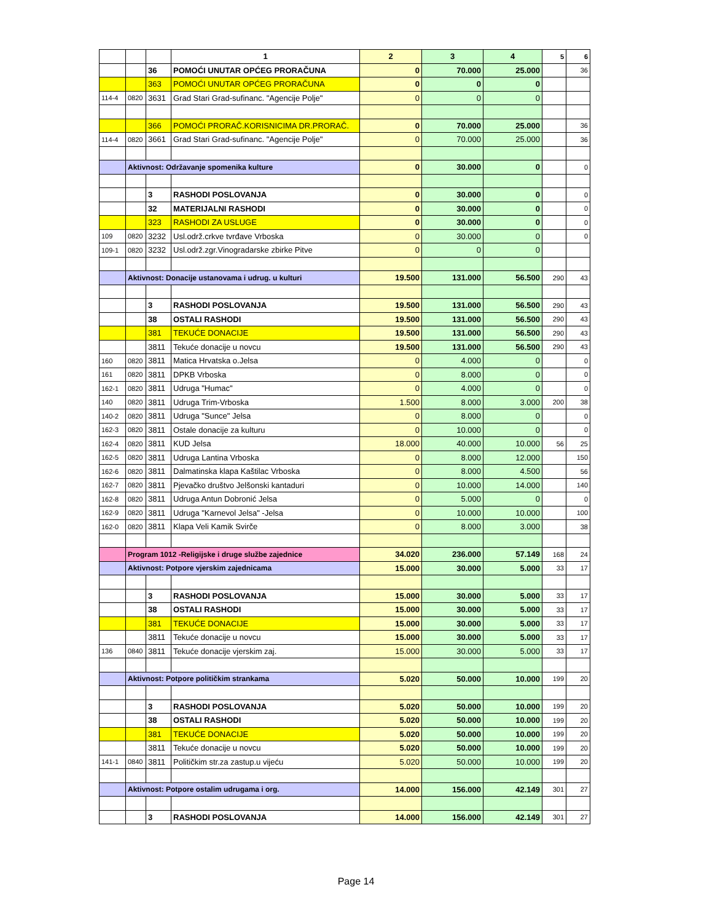| | | | 1 | 2 | 3 | 4 | 5 | 6 |
| | | 36 | POMOĆI UNUTAR OPĆEG PRORAČUNA | 0 | 70.000 | 25.000 | | 36 |
| | | 363 | POMOĆI UNUTAR OPĆEG PRORAČUNA | 0 | 0 | 0 | | |
| 114-4 | 0820 | 3631 | Grad Stari Grad-sufinanc. "Agencije Polje" | 0 | 0 | 0 | | |
| | | 366 | POMOĆI PRORAČ.KORISNICIMA DR.PRORAČ. | 0 | 70.000 | 25.000 | | 36 |
| 114-4 | 0820 | 3661 | Grad Stari Grad-sufinanc. "Agencije Polje" | 0 | 70.000 | 25.000 | | 36 |
| | Aktivnost: Održavanje spomenika kulture | | | 0 | 30.000 | 0 | | 0 |
| | | 3 | RASHODI POSLOVANJA | 0 | 30.000 | 0 | | 0 |
| | | 32 | MATERIJALNI RASHODI | 0 | 30.000 | 0 | | 0 |
| | | 323 | RASHODI ZA USLUGE | 0 | 30.000 | 0 | | 0 |
| 109 | 0820 | 3232 | Usl.održ.crkve tvrđave Vrboska | 0 | 30.000 | 0 | | 0 |
| 109-1 | 0820 | 3232 | Usl.održ.zgr.Vinogradarske zbirke Pitve | 0 | 0 | 0 | | |
| | Aktivnost: Donacije ustanovama i udrug. u kulturi | | | 19.500 | 131.000 | 56.500 | 290 | 43 |
| | | 3 | RASHODI POSLOVANJA | 19.500 | 131.000 | 56.500 | 290 | 43 |
| | | 38 | OSTALI RASHODI | 19.500 | 131.000 | 56.500 | 290 | 43 |
| | | 381 | TEKUĆE DONACIJE | 19.500 | 131.000 | 56.500 | 290 | 43 |
| | | 3811 | Tekuće donacije u novcu | 19.500 | 131.000 | 56.500 | 290 | 43 |
| 160 | 0820 | 3811 | Matica Hrvatska o.Jelsa | 0 | 4.000 | 0 | | 0 |
| 161 | 0820 | 3811 | DPKB Vrboska | 0 | 8.000 | 0 | | 0 |
| 162-1 | 0820 | 3811 | Udruga "Humac" | 0 | 4.000 | 0 | | 0 |
| 140 | 0820 | 3811 | Udruga Trim-Vrboska | 1.500 | 8.000 | 3.000 | 200 | 38 |
| 140-2 | 0820 | 3811 | Udruga "Sunce" Jelsa | 0 | 8.000 | 0 | | 0 |
| 162-3 | 0820 | 3811 | Ostale donacije za kulturu | 0 | 10.000 | 0 | | 0 |
| 162-4 | 0820 | 3811 | KUD Jelsa | 18.000 | 40.000 | 10.000 | 56 | 25 |
| 162-5 | 0820 | 3811 | Udruga Lantina Vrboska | 0 | 8.000 | 12.000 | | 150 |
| 162-6 | 0820 | 3811 | Dalmatinska klapa Kaštilac Vrboska | 0 | 8.000 | 4.500 | | 56 |
| 162-7 | 0820 | 3811 | Pjevačko društvo Jelšonski kantaduri | 0 | 10.000 | 14.000 | | 140 |
| 162-8 | 0820 | 3811 | Udruga Antun Dobronić Jelsa | 0 | 5.000 | 0 | | 0 |
| 162-9 | 0820 | 3811 | Udruga "Karnevol Jelsa" -Jelsa | 0 | 10.000 | 10.000 | | 100 |
| 162-0 | 0820 | 3811 | Klapa Veli Kamik Svirče | 0 | 8.000 | 3.000 | | 38 |
| | Program 1012 -Religijske i druge službe zajednice | | | 34.020 | 236.000 | 57.149 | 168 | 24 |
| | Aktivnost: Potpore vjerskim zajednicama | | | 15.000 | 30.000 | 5.000 | 33 | 17 |
| | | 3 | RASHODI POSLOVANJA | 15.000 | 30.000 | 5.000 | 33 | 17 |
| | | 38 | OSTALI RASHODI | 15.000 | 30.000 | 5.000 | 33 | 17 |
| | | 381 | TEKUĆE DONACIJE | 15.000 | 30.000 | 5.000 | 33 | 17 |
| | | 3811 | Tekuće donacije u novcu | 15.000 | 30.000 | 5.000 | 33 | 17 |
| 136 | 0840 | 3811 | Tekuće donacije vjerskim zaj. | 15.000 | 30.000 | 5.000 | 33 | 17 |
| | Aktivnost: Potpore političkim strankama | | | 5.020 | 50.000 | 10.000 | 199 | 20 |
| | | 3 | RASHODI POSLOVANJA | 5.020 | 50.000 | 10.000 | 199 | 20 |
| | | 38 | OSTALI RASHODI | 5.020 | 50.000 | 10.000 | 199 | 20 |
| | | 381 | TEKUĆE DONACIJE | 5.020 | 50.000 | 10.000 | 199 | 20 |
| | | 3811 | Tekuće donacije u novcu | 5.020 | 50.000 | 10.000 | 199 | 20 |
| 141-1 | 0840 | 3811 | Političkim str.za zastup.u vijeću | 5.020 | 50.000 | 10.000 | 199 | 20 |
| | Aktivnost: Potpore ostalim udrugama i org. | | | 14.000 | 156.000 | 42.149 | 301 | 27 |
| | | 3 | RASHODI POSLOVANJA | 14.000 | 156.000 | 42.149 | 301 | 27 |
Page 14